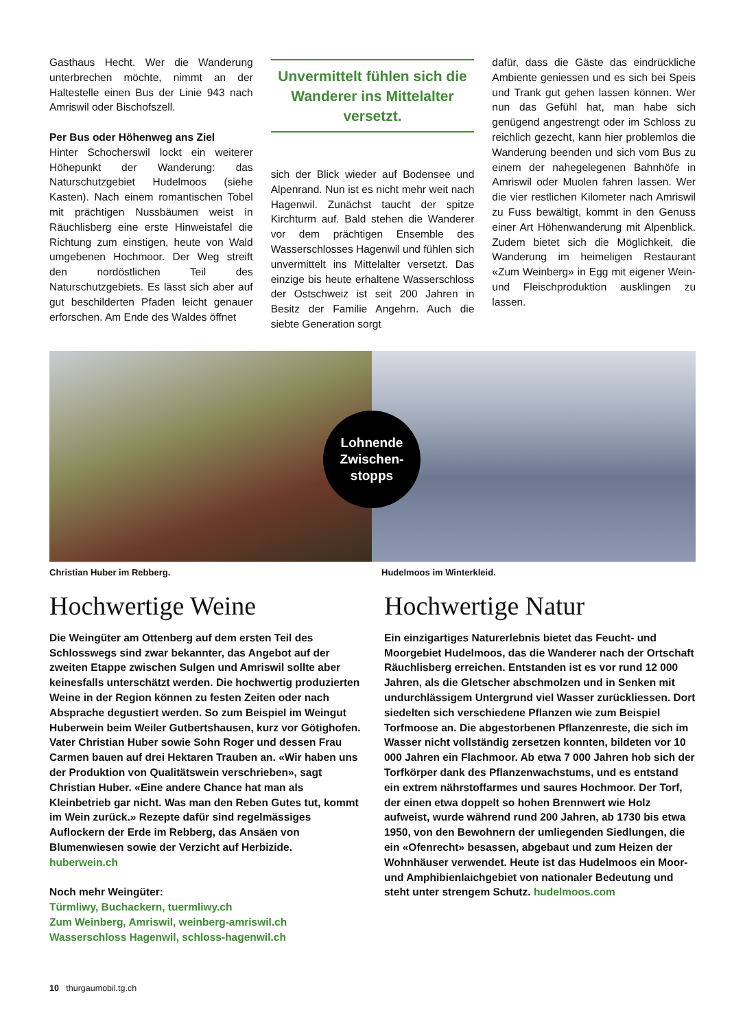Gasthaus Hecht. Wer die Wanderung unterbrechen möchte, nimmt an der Haltestelle einen Bus der Linie 943 nach Amriswil oder Bischofszell.
Per Bus oder Höhenweg ans Ziel
Hinter Schocherswil lockt ein weiterer Höhepunkt der Wanderung: das Naturschutzgebiet Hudelmoos (siehe Kasten). Nach einem romantischen Tobel mit prächtigen Nussbäumen weist in Räuchlisberg eine erste Hinweistafel die Richtung zum einstigen, heute von Wald umgebenen Hochmoor. Der Weg streift den nordöstlichen Teil des Naturschutzgebiets. Es lässt sich aber auf gut beschilderten Pfaden leicht genauer erforschen. Am Ende des Waldes öffnet
Unvermittelt fühlen sich die Wanderer ins Mittelalter versetzt.
sich der Blick wieder auf Bodensee und Alpenrand. Nun ist es nicht mehr weit nach Hagenwil. Zunächst taucht der spitze Kirchturm auf. Bald stehen die Wanderer vor dem prächtigen Ensemble des Wasserschlosses Hagenwil und fühlen sich unvermittelt ins Mittelalter versetzt. Das einzige bis heute erhaltene Wasserschloss der Ostschweiz ist seit 200 Jahren in Besitz der Familie Angehrn. Auch die siebte Generation sorgt
dafür, dass die Gäste das eindrückliche Ambiente geniessen und es sich bei Speis und Trank gut gehen lassen können. Wer nun das Gefühl hat, man habe sich genügend angestrengt oder im Schloss zu reichlich gezecht, kann hier problemlos die Wanderung beenden und sich vom Bus zu einem der nahegelegenen Bahnhöfe in Amriswil oder Muolen fahren lassen. Wer die vier restlichen Kilometer nach Amriswil zu Fuss bewältigt, kommt in den Genuss einer Art Höhenwanderung mit Alpenblick. Zudem bietet sich die Möglichkeit, die Wanderung im heimeligen Restaurant «Zum Weinberg» in Egg mit eigener Wein- und Fleischproduktion ausklingen zu lassen.
Lohnende
Zwischen-
stopps
Christian Huber im Rebberg. Hudelmoos im Winterkleid.
Hochwertige Weine
Die Weingüter am Ottenberg auf dem ersten Teil des Schlosswegs sind zwar bekannter, das Angebot auf der zweiten Etappe zwischen Sulgen und Amriswil sollte aber keinesfalls unterschätzt werden. Die hochwertig produzierten Weine in der Region können zu festen Zeiten oder nach Absprache degustiert werden. So zum Beispiel im Weingut Huberwein beim Weiler Gutbertshausen, kurz vor Götighofen. Vater Christian Huber sowie Sohn Roger und dessen Frau Carmen bauen auf drei Hektaren Trauben an. «Wir haben uns der Produktion von Qualitätswein verschrieben», sagt Christian Huber. «Eine andere Chance hat man als Kleinbetrieb gar nicht. Was man den Reben Gutes tut, kommt im Wein zurück.» Rezepte dafür sind regelmässiges Auflockern der Erde im Rebberg, das Ansäen von Blumenwiesen sowie der Verzicht auf Herbizide.
huberwein.ch
Noch mehr Weingüter:
Türmliwy, Buchackern, tuermliwy.ch
Zum Weinberg, Amriswil, weinberg-amriswil.ch
Wasserschloss Hagenwil, schloss-hagenwil.ch
Hochwertige Natur
Ein einzigartiges Naturerlebnis bietet das Feucht- und Moorgebiet Hudelmoos, das die Wanderer nach der Ortschaft Räuchlisberg erreichen. Entstanden ist es vor rund 12 000 Jahren, als die Gletscher abschmolzen und in Senken mit undurchlässigem Untergrund viel Wasser zurückliessen. Dort siedelten sich verschiedene Pflanzen wie zum Beispiel Torfmoose an. Die abgestorbenen Pflanzenreste, die sich im Wasser nicht vollständig zersetzen konnten, bildeten vor 10 000 Jahren ein Flachmoor. Ab etwa 7 000 Jahren hob sich der Torfkörper dank des Pflanzenwachstums, und es entstand ein extrem nährstoffarmes und saures Hochmoor. Der Torf, der einen etwa doppelt so hohen Brennwert wie Holz aufweist, wurde während rund 200 Jahren, ab 1730 bis etwa 1950, von den Bewohnern der umliegenden Siedlungen, die ein «Ofenrecht» besassen, abgebaut und zum Heizen der Wohnhäuser verwendet. Heute ist das Hudelmoos ein Moor- und Amphibienlaichgebiet von nationaler Bedeutung und steht unter strengem Schutz. hudelmoos.com
10 thurgaumobil.tg.ch